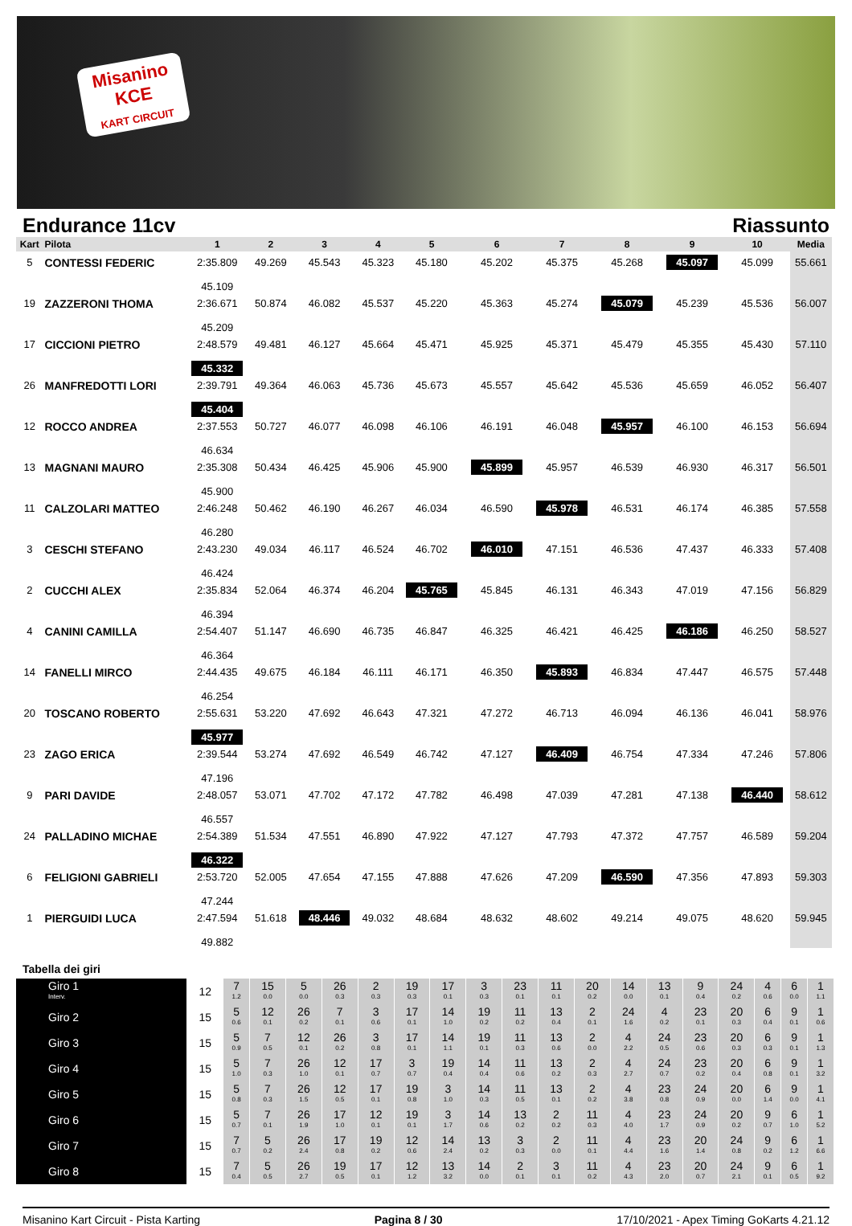Misanino
KCE
KART CIRCUIT
Endurance 11cv Riassunto
| Kart | Pilota | 1 | 2 | 3 | 4 | 5 | 6 | 7 | 8 | 9 | 10 | Media |
| --- | --- | --- | --- | --- | --- | --- | --- | --- | --- | --- | --- | --- |
| 5 | CONTESSI FEDERIC | 2:35.809 45.109 | 49.269 | 45.543 | 45.323 | 45.180 | 45.202 | 45.375 | 45.268 | 45.097 | 45.099 | 55.661 |
| 19 | ZAZZERONI THOMA | 2:36.671 45.209 | 50.874 | 46.082 | 45.537 | 45.220 | 45.363 | 45.274 | 45.079 | 45.239 | 45.536 | 56.007 |
| 17 | CICCIONI PIETRO | 2:48.579 45.332 | 49.481 | 46.127 | 45.664 | 45.471 | 45.925 | 45.371 | 45.479 | 45.355 | 45.430 | 57.110 |
| 26 | MANFREDOTTI LORI | 2:39.791 45.404 | 49.364 | 46.063 | 45.736 | 45.673 | 45.557 | 45.642 | 45.536 | 45.659 | 46.052 | 56.407 |
| 12 | ROCCO ANDREA | 2:37.553 46.634 | 50.727 | 46.077 | 46.098 | 46.106 | 46.191 | 46.048 | 45.957 | 46.100 | 46.153 | 56.694 |
| 13 | MAGNANI MAURO | 2:35.308 45.900 | 50.434 | 46.425 | 45.906 | 45.900 | 45.899 | 45.957 | 46.539 | 46.930 | 46.317 | 56.501 |
| 11 | CALZOLARI MATTEO | 2:46.248 46.280 | 50.462 | 46.190 | 46.267 | 46.034 | 46.590 | 45.978 | 46.531 | 46.174 | 46.385 | 57.558 |
| 3 | CESCHI STEFANO | 2:43.230 46.424 | 49.034 | 46.117 | 46.524 | 46.702 | 46.010 | 47.151 | 46.536 | 47.437 | 46.333 | 57.408 |
| 2 | CUCCHI ALEX | 2:35.834 46.394 | 52.064 | 46.374 | 46.204 | 45.765 | 45.845 | 46.131 | 46.343 | 47.019 | 47.156 | 56.829 |
| 4 | CANINI CAMILLA | 2:54.407 46.364 | 51.147 | 46.690 | 46.735 | 46.847 | 46.325 | 46.421 | 46.425 | 46.186 | 46.250 | 58.527 |
| 14 | FANELLI MIRCO | 2:44.435 46.254 | 49.675 | 46.184 | 46.111 | 46.171 | 46.350 | 45.893 | 46.834 | 47.447 | 46.575 | 57.448 |
| 20 | TOSCANO ROBERTO | 2:55.631 45.977 | 53.220 | 47.692 | 46.643 | 47.321 | 47.272 | 46.713 | 46.094 | 46.136 | 46.041 | 58.976 |
| 23 | ZAGO ERICA | 2:39.544 47.196 | 53.274 | 47.692 | 46.549 | 46.742 | 47.127 | 46.409 | 46.754 | 47.334 | 47.246 | 57.806 |
| 9 | PARI DAVIDE | 2:48.057 46.557 | 53.071 | 47.702 | 47.172 | 47.782 | 46.498 | 47.039 | 47.281 | 47.138 | 46.440 | 58.612 |
| 24 | PALLADINO MICHAE | 2:54.389 46.322 | 51.534 | 47.551 | 46.890 | 47.922 | 47.127 | 47.793 | 47.372 | 47.757 | 46.589 | 59.204 |
| 6 | FELIGIONI GABRIELI | 2:53.720 47.244 | 52.005 | 47.654 | 47.155 | 47.888 | 47.626 | 47.209 | 46.590 | 47.356 | 47.893 | 59.303 |
| 1 | PIERGUIDI LUCA | 2:47.594 49.882 | 51.618 | 48.446 | 49.032 | 48.684 | 48.632 | 48.602 | 49.214 | 49.075 | 48.620 | 59.945 |
Tabella dei giri
| Giro 1 Interv. | 12 | 7 1.2 | 15 0.0 | 5 0.0 | 26 0.3 | 2 0.3 | 19 0.3 | 17 0.1 | 3 0.3 | 23 0.1 | 11 0.1 | 20 0.2 | 14 0.0 | 13 0.1 | 9 0.4 | 24 0.2 | 4 0.6 | 6 0.0 | 1 1.1 |
| Giro 2 | 15 | 5 0.6 | 12 0.1 | 26 0.2 | 7 0.1 | 3 0.6 | 17 0.1 | 14 1.0 | 19 0.2 | 11 0.2 | 13 0.4 | 2 0.1 | 24 1.6 | 4 0.2 | 23 0.1 | 20 0.3 | 6 0.4 | 9 0.1 | 1 0.6 |
| Giro 3 | 15 | 5 0.9 | 7 0.5 | 12 0.1 | 26 0.2 | 3 0.8 | 17 0.1 | 14 1.1 | 19 0.1 | 11 0.3 | 13 0.6 | 2 0.0 | 4 2.2 | 24 0.5 | 23 0.6 | 20 0.3 | 6 0.3 | 9 0.1 | 1 1.3 |
| Giro 4 | 15 | 5 1.0 | 7 0.3 | 26 1.0 | 12 0.1 | 17 0.7 | 3 0.7 | 19 0.4 | 14 0.4 | 11 0.6 | 13 0.2 | 2 0.3 | 4 2.7 | 24 0.7 | 23 0.2 | 20 0.4 | 6 0.8 | 9 0.1 | 1 3.2 |
| Giro 5 | 15 | 5 0.8 | 7 0.3 | 26 1.5 | 12 0.5 | 17 0.1 | 19 0.8 | 3 1.0 | 14 0.3 | 11 0.5 | 13 0.1 | 2 0.2 | 4 3.8 | 23 0.8 | 24 0.9 | 20 0.0 | 6 1.4 | 9 0.0 | 1 4.1 |
| Giro 6 | 15 | 5 0.7 | 7 0.1 | 26 1.9 | 17 1.0 | 12 0.1 | 19 0.1 | 3 1.7 | 14 0.6 | 13 0.2 | 2 0.2 | 11 0.3 | 4 4.0 | 23 1.7 | 24 0.9 | 20 0.2 | 9 0.7 | 6 1.0 | 1 5.2 |
| Giro 7 | 15 | 7 0.7 | 5 0.2 | 26 2.4 | 17 0.8 | 19 0.2 | 12 0.6 | 14 2.4 | 13 0.2 | 3 0.3 | 2 0.0 | 11 0.1 | 4 4.4 | 23 1.6 | 20 1.4 | 24 0.8 | 9 0.2 | 6 1.2 | 1 6.6 |
| Giro 8 | 15 | 7 0.4 | 5 0.5 | 26 2.7 | 19 0.5 | 17 0.1 | 12 1.2 | 13 3.2 | 14 0.0 | 2 0.1 | 3 0.1 | 11 0.2 | 4 4.3 | 23 2.0 | 20 0.7 | 24 2.1 | 9 0.1 | 6 0.5 | 1 9.2 |
Misanino Kart Circuit - Pista Karting Pagina 8 / 30 17/10/2021 - Apex Timing GoKarts 4.21.12